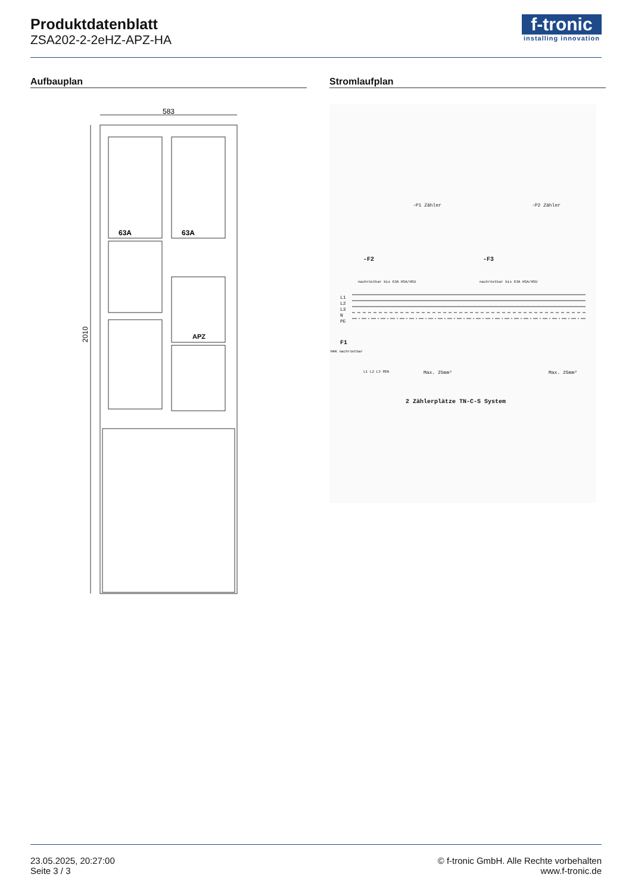Produktdatenblatt
ZSA202-2-2eHZ-APZ-HA
f-tronic
installing innovation
Aufbauplan Stromlaufplan
583
2010
63A
63A
APZ
-P1 Zähler -P2 Zähler
-F2 -F3
nachrüstbar bis 63A HSA/HSU nachrüstbar bis 63A HSA/HSU
L1
L2
L3
N
PE
F1
HAK nachrüstbar
L1 L2 L3 PEN Max. 25mm² Max. 25mm²
2 Zählerplätze TN-C-S System
23.05.2025, 20:27:00
Seite 3 / 3
© f-tronic GmbH. Alle Rechte vorbehalten
www.f-tronic.de